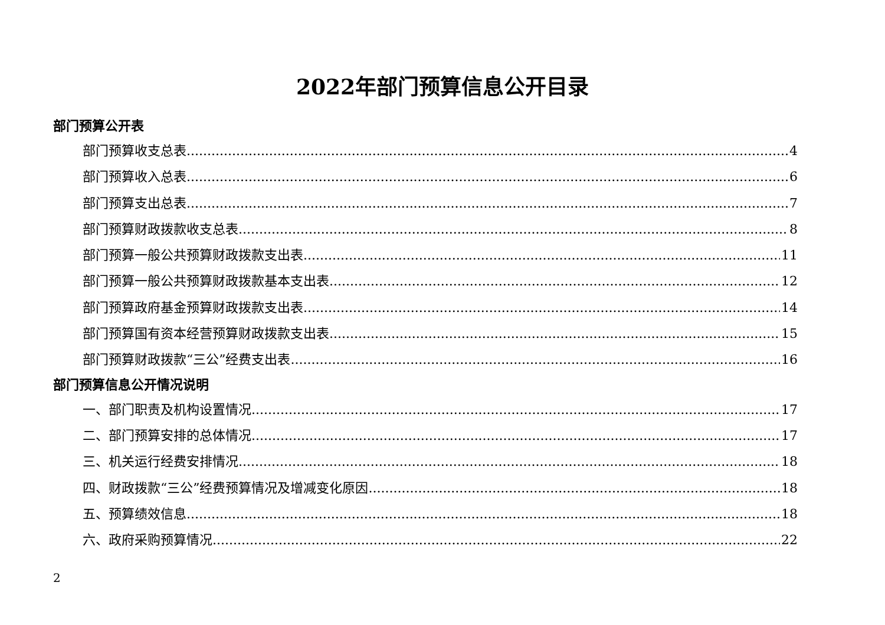2022年部门预算信息公开目录
部门预算公开表
部门预算收支总表 4
部门预算收入总表 6
部门预算支出总表 7
部门预算财政拨款收支总表 8
部门预算一般公共预算财政拨款支出表 11
部门预算一般公共预算财政拨款基本支出表 12
部门预算政府基金预算财政拨款支出表 14
部门预算国有资本经营预算财政拨款支出表 15
部门预算财政拨款“三公”经费支出表 16
部门预算信息公开情况说明
一、部门职责及机构设置情况 17
二、部门预算安排的总体情况 17
三、机关运行经费安排情况 18
四、财政拨款“三公”经费预算情况及增减变化原因 18
五、预算绩效信息 18
六、政府采购预算情况 22
2